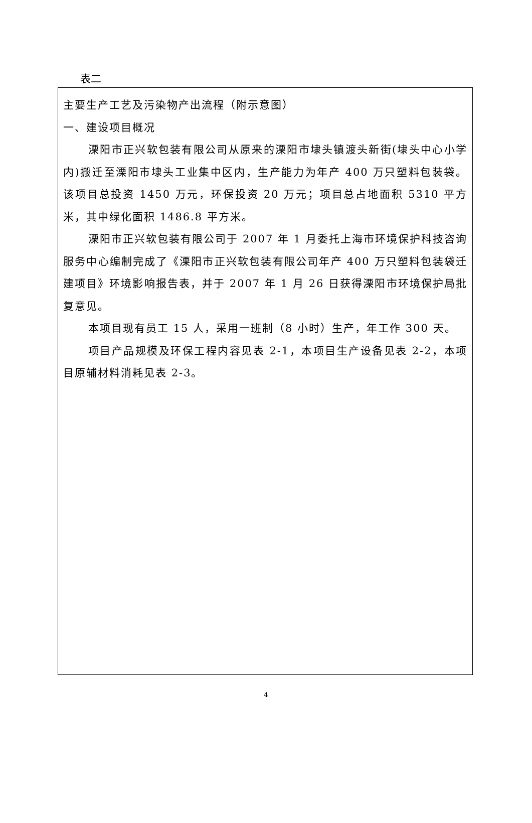表二
主要生产工艺及污染物产出流程（附示意图）
一、建设项目概况
溧阳市正兴软包装有限公司从原来的溧阳市埭头镇渡头新街(埭头中心小学内)搬迁至溧阳市埭头工业集中区内，生产能力为年产 400 万只塑料包装袋。该项目总投资 1450 万元，环保投资 20 万元；项目总占地面积 5310 平方米，其中绿化面积 1486.8 平方米。
溧阳市正兴软包装有限公司于 2007 年 1 月委托上海市环境保护科技咨询服务中心编制完成了《溧阳市正兴软包装有限公司年产 400 万只塑料包装袋迁建项目》环境影响报告表，并于 2007 年 1 月 26 日获得溧阳市环境保护局批复意见。
本项目现有员工 15 人，采用一班制（8 小时）生产，年工作 300 天。
项目产品规模及环保工程内容见表 2-1，本项目生产设备见表 2-2，本项目原辅材料消耗见表 2-3。
4